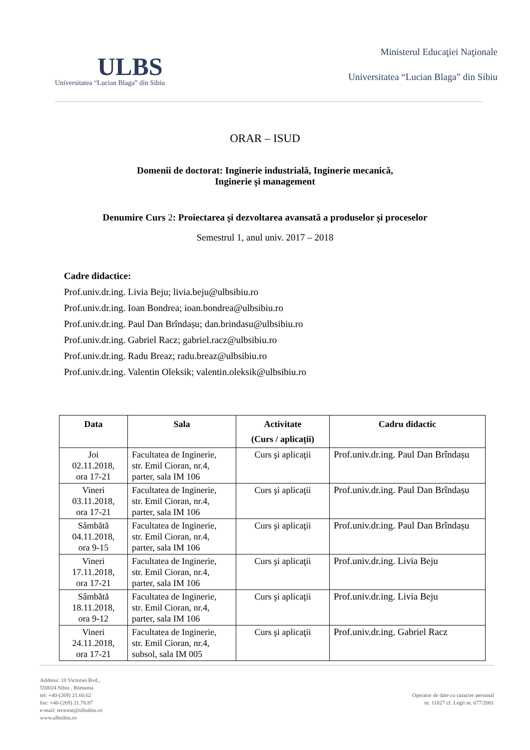ULBS
Universitatea “Lucian Blaga” din Sibiu
Ministerul Educaţiei Naţionale
Universitatea “Lucian Blaga” din Sibiu
ORAR – ISUD
Domenii de doctorat: Inginerie industrială, Inginerie mecanică,
Inginerie şi management
Denumire Curs 2: Proiectarea și dezvoltarea avansată a produselor și proceselor
Semestrul 1, anul univ. 2017 – 2018
Cadre didactice:
Prof.univ.dr.ing. Livia Beju; livia.beju@ulbsibiu.ro
Prof.univ.dr.ing. Ioan Bondrea; ioan.bondrea@ulbsibiu.ro
Prof.univ.dr.ing. Paul Dan Brîndașu; dan.brindasu@ulbsibiu.ro
Prof.univ.dr.ing. Gabriel Racz; gabriel.racz@ulbsibiu.ro
Prof.univ.dr.ing. Radu Breaz; radu.breaz@ulbsibiu.ro
Prof.univ.dr.ing. Valentin Oleksik; valentin.oleksik@ulbsibiu.ro
| Data | Sala | Activitate (Curs / aplicații) | Cadru didactic |
| --- | --- | --- | --- |
| Joi 02.11.2018, ora 17-21 | Facultatea de Inginerie, str. Emil Cioran, nr.4, parter, sala IM 106 | Curs şi aplicaţii | Prof.univ.dr.ing. Paul Dan Brîndașu |
| Vineri 03.11.2018, ora 17-21 | Facultatea de Inginerie, str. Emil Cioran, nr.4, parter, sala IM 106 | Curs şi aplicaţii | Prof.univ.dr.ing. Paul Dan Brîndașu |
| Sâmbătă 04.11.2018, ora 9-15 | Facultatea de Inginerie, str. Emil Cioran, nr.4, parter, sala IM 106 | Curs şi aplicaţii | Prof.univ.dr.ing. Paul Dan Brîndașu |
| Vineri 17.11.2018, ora 17-21 | Facultatea de Inginerie, str. Emil Cioran, nr.4, parter, sala IM 106 | Curs şi aplicaţii | Prof.univ.dr.ing. Livia Beju |
| Sâmbătă 18.11.2018, ora 9-12 | Facultatea de Inginerie, str. Emil Cioran, nr.4, parter, sala IM 106 | Curs şi aplicaţii | Prof.univ.dr.ing. Livia Beju |
| Vineri 24.11.2018, ora 17-21 | Facultatea de Inginerie, str. Emil Cioran, nr.4, subsol, sala IM 005 | Curs şi aplicaţii | Prof.univ.dr.ing. Gabriel Racz |
Address: 10 Victoriei Bvd.,
550024 Sibiu , Romania
tel: +40-(269) 21.60.62
fax: +40-(269) 21.78.87
e-mail: rectorat@ulbsibiu.ro
www.ulbsibiu.ro
Operator de date cu caracter personal
nr. 11827 cf. Legii nr. 677/2001